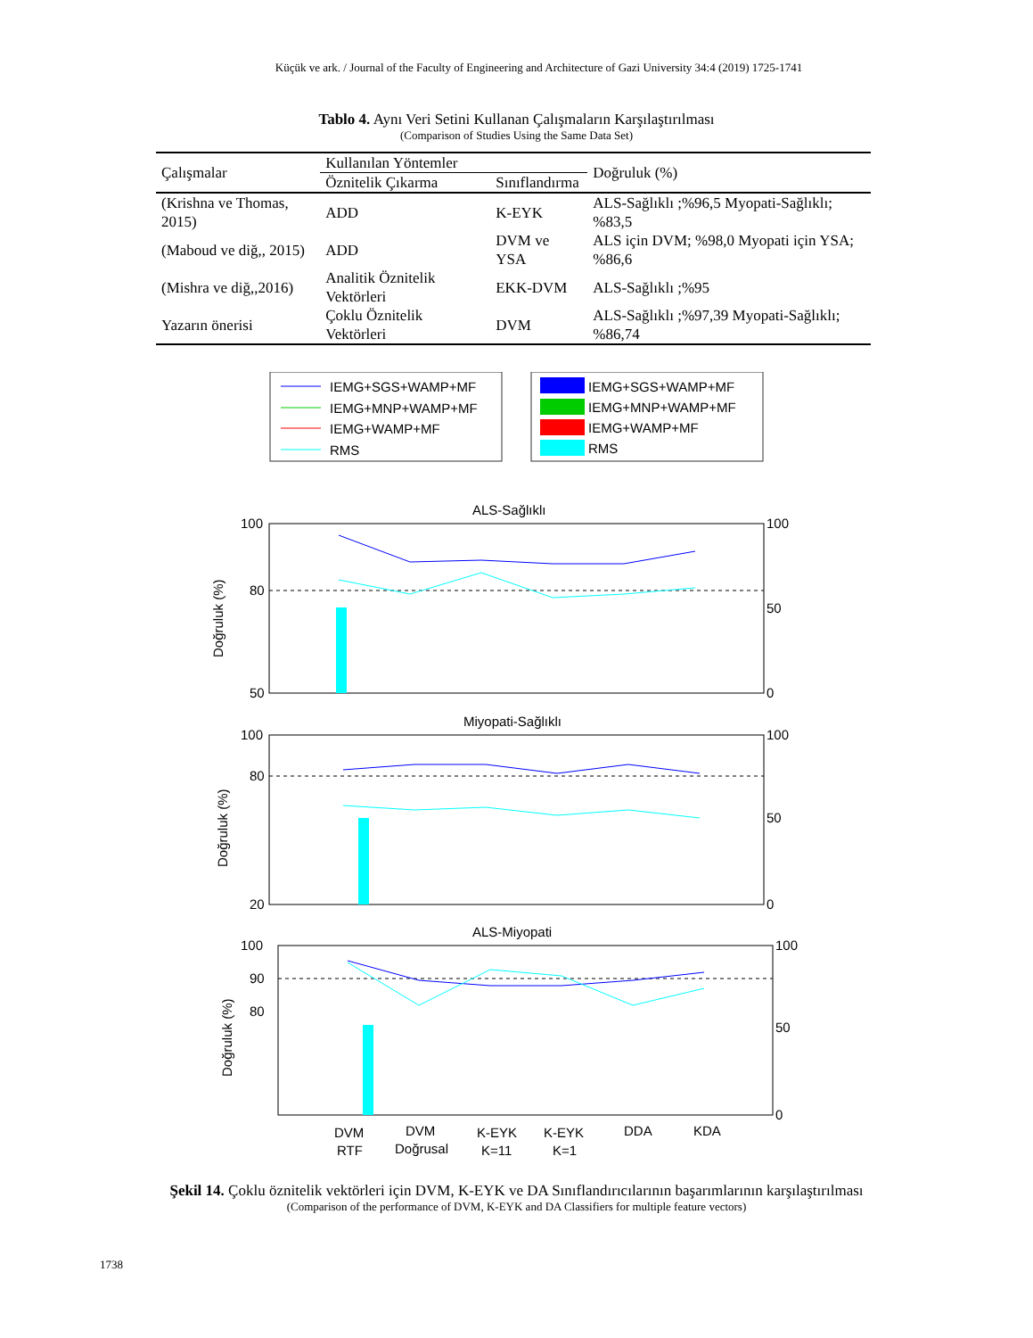Küçük ve ark. / Journal of the Faculty of Engineering and Architecture of Gazi University 34:4 (2019) 1725-1741
Tablo 4. Aynı Veri Setini Kullanan Çalışmaların Karşılaştırılması
(Comparison of Studies Using the Same Data Set)
| Çalışmalar | Kullanılan Yöntemler | | Doğruluk (%) |
| --- | --- | --- | --- |
| | Öznitelik Çıkarma | Sınıflandırma | |
| (Krishna ve Thomas, 2015) | ADD | K-EYK | ALS-Sağlıklı ;%96,5 Myopati-Sağlıklı; %83,5 |
| (Maboud ve diğ,, 2015) | ADD | DVM ve YSA | ALS için DVM; %98,0 Myopati için YSA; %86,6 |
| (Mishra ve diğ,,2016) | Analitik Öznitelik Vektörleri | EKK-DVM | ALS-Sağlıklı ;%95 |
| Yazarın önerisi | Çoklu Öznitelik Vektörleri | DVM | ALS-Sağlıklı ;%97,39 Myopati-Sağlıklı; %86,74 |
IEMG+SGS+WAMP+MF
IEMG+MNP+WAMP+MF
IEMG+WAMP+MF
RMS
IEMG+SGS+WAMP+MF
IEMG+MNP+WAMP+MF
IEMG+WAMP+MF
RMS
ALS-Sağlıklı
100
80
50
100
50
0
Doğruluk (%)
Miyopati-Sağlıklı
100
80
20
100
50
0
Doğruluk (%)
ALS-Miyopati
100
90
80
100
50
0
Doğruluk (%)
DVM
RTF
DVM
Doğrusal
K-EYK
K=11
K-EYK
K=1
DDA
KDA
Şekil 14. Çoklu öznitelik vektörleri için DVM, K-EYK ve DA Sınıflandırıcılarının başarımlarının karşılaştırılması
(Comparison of the performance of DVM, K-EYK and DA Classifiers for multiple feature vectors)
1738